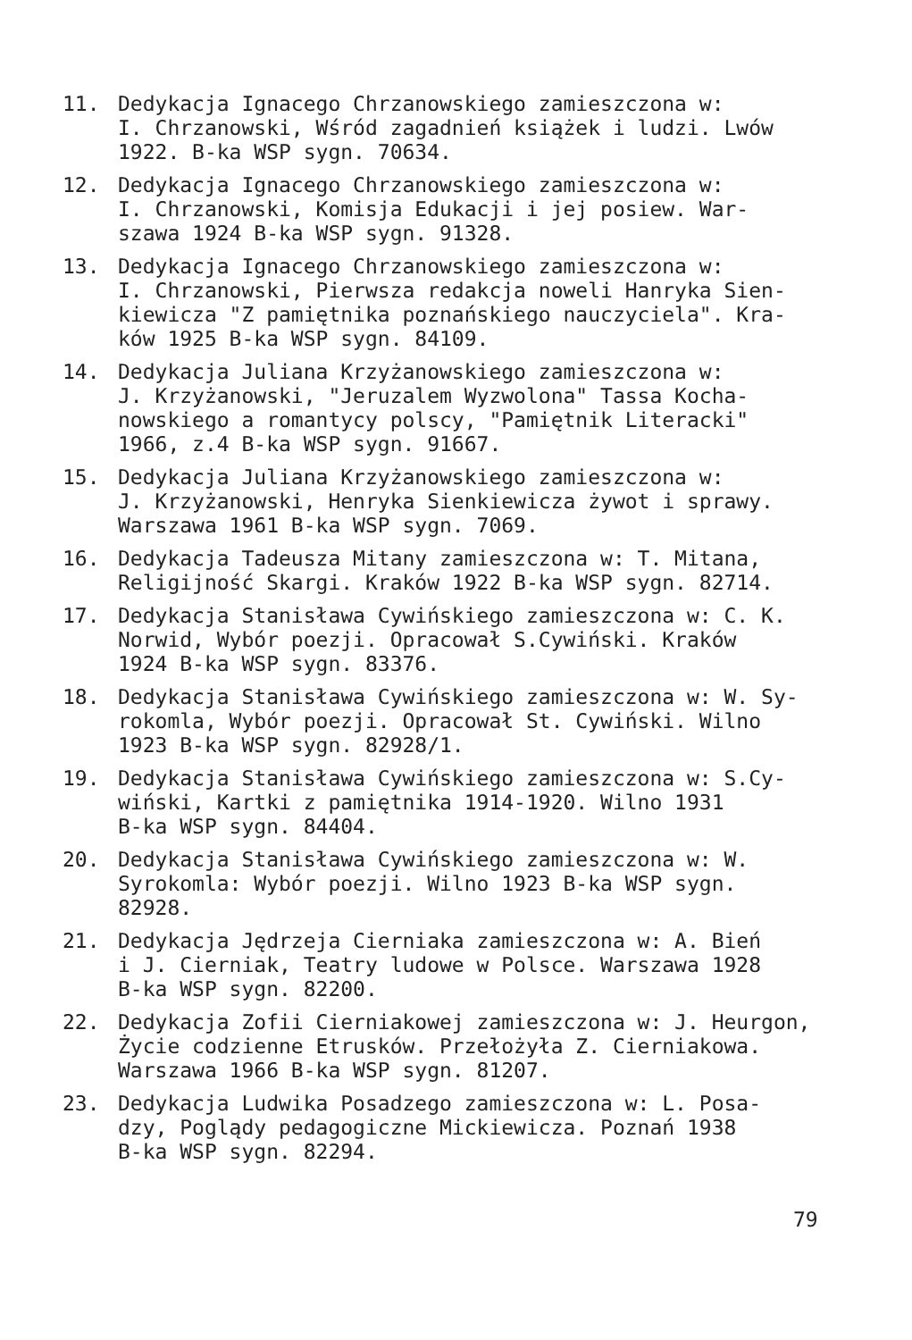11. Dedykacja Ignacego Chrzanowskiego zamieszczona w:
I. Chrzanowski, Wśród zagadnień książek i ludzi. Lwów
1922. B-ka WSP sygn. 70634.
12. Dedykacja Ignacego Chrzanowskiego zamieszczona w:
I. Chrzanowski, Komisja Edukacji i jej posiew. War-
szawa 1924 B-ka WSP sygn. 91328.
13. Dedykacja Ignacego Chrzanowskiego zamieszczona w:
I. Chrzanowski, Pierwsza redakcja noweli Hanryka Sien-
kiewicza "Z pamiętnika poznańskiego nauczyciela". Kra-
ków 1925 B-ka WSP sygn. 84109.
14. Dedykacja Juliana Krzyżanowskiego zamieszczona w:
J. Krzyżanowski, "Jeruzalem Wyzwolona" Tassa Kocha-
nowskiego a romantycy polscy, "Pamiętnik Literacki"
1966, z.4 B-ka WSP sygn. 91667.
15. Dedykacja Juliana Krzyżanowskiego zamieszczona w:
J. Krzyżanowski, Henryka Sienkiewicza żywot i sprawy.
Warszawa 1961 B-ka WSP sygn. 7069.
16. Dedykacja Tadeusza Mitany zamieszczona w: T. Mitana,
Religijność Skargi. Kraków 1922 B-ka WSP sygn. 82714.
17. Dedykacja Stanisława Cywińskiego zamieszczona w: C. K.
Norwid, Wybór poezji. Opracował S.Cywiński. Kraków
1924 B-ka WSP sygn. 83376.
18. Dedykacja Stanisława Cywińskiego zamieszczona w: W. Sy-
rokomla, Wybór poezji. Opracował St. Cywiński. Wilno
1923 B-ka WSP sygn. 82928/1.
19. Dedykacja Stanisława Cywińskiego zamieszczona w: S.Cy-
wiński, Kartki z pamiętnika 1914-1920. Wilno 1931
B-ka WSP sygn. 84404.
20. Dedykacja Stanisława Cywińskiego zamieszczona w: W.
Syrokomla: Wybór poezji. Wilno 1923 B-ka WSP sygn.
82928.
21. Dedykacja Jędrzeja Cierniaka zamieszczona w: A. Bień
i J. Cierniak, Teatry ludowe w Polsce. Warszawa 1928
B-ka WSP sygn. 82200.
22. Dedykacja Zofii Cierniakowej zamieszczona w: J. Heurgon,
Życie codzienne Etrusków. Przełożyła Z. Cierniakowa.
Warszawa 1966 B-ka WSP sygn. 81207.
23. Dedykacja Ludwika Posadzego zamieszczona w: L. Posa-
dzy, Poglądy pedagogiczne Mickiewicza. Poznań 1938
B-ka WSP sygn. 82294.
79